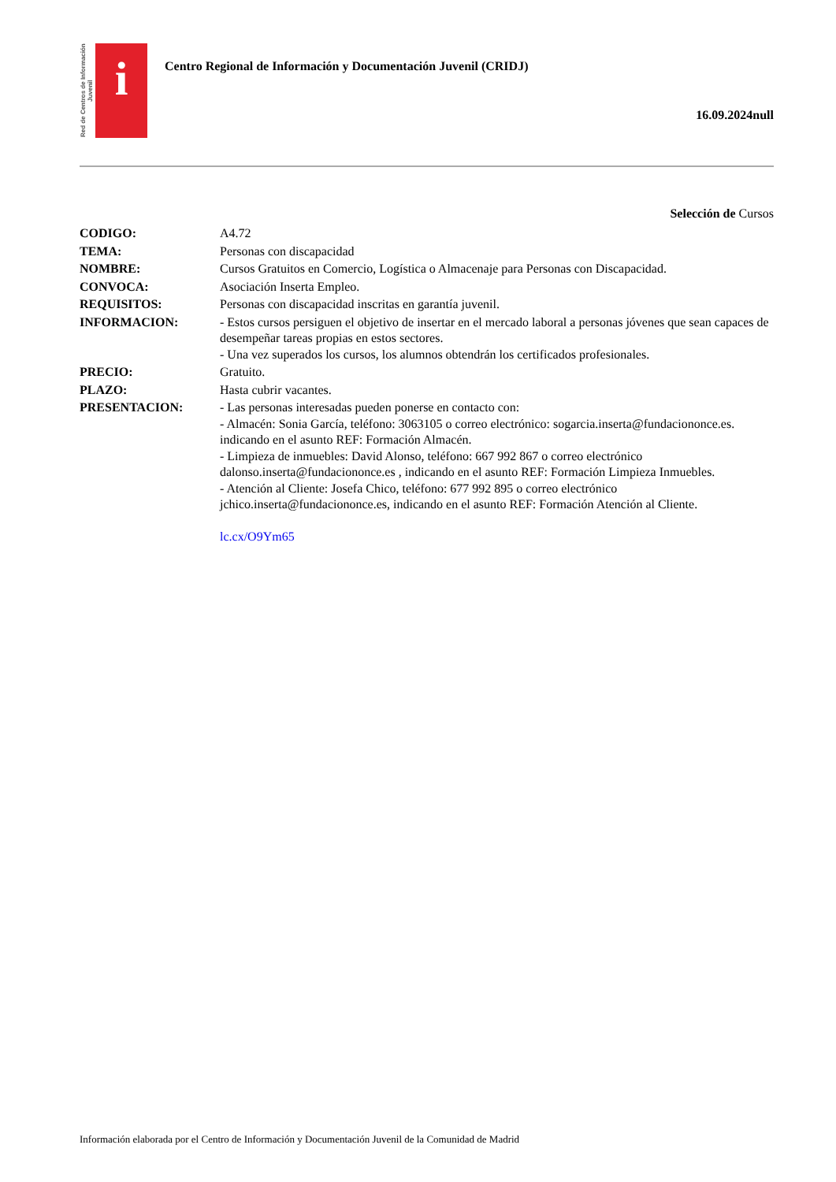Red de Centros de Información Juvenil
i
Centro Regional de Información y Documentación Juvenil (CRIDJ)
16.09.2024null
Selección de Cursos
CODIGO: A4.72
TEMA: Personas con discapacidad
NOMBRE: Cursos Gratuitos en Comercio, Logística o Almacenaje para Personas con Discapacidad.
CONVOCA: Asociación Inserta Empleo.
REQUISITOS: Personas con discapacidad inscritas en garantía juvenil.
INFORMACION: - Estos cursos persiguen el objetivo de insertar en el mercado laboral a personas jóvenes que sean capaces de desempeñar tareas propias en estos sectores.
- Una vez superados los cursos, los alumnos obtendrán los certificados profesionales.
PRECIO: Gratuito.
PLAZO: Hasta cubrir vacantes.
PRESENTACION: - Las personas interesadas pueden ponerse en contacto con:
- Almacén: Sonia García, teléfono: 3063105 o correo electrónico: sogarcia.inserta@fundaciononce.es. indicando en el asunto REF: Formación Almacén.
- Limpieza de inmuebles: David Alonso, teléfono: 667 992 867 o correo electrónico dalonso.inserta@fundaciononce.es , indicando en el asunto REF: Formación Limpieza Inmuebles.
- Atención al Cliente: Josefa Chico, teléfono: 677 992 895 o correo electrónico jchico.inserta@fundaciononce.es, indicando en el asunto REF: Formación Atención al Cliente.
lc.cx/O9Ym65
Información elaborada por el Centro de Información y Documentación Juvenil de la Comunidad de Madrid